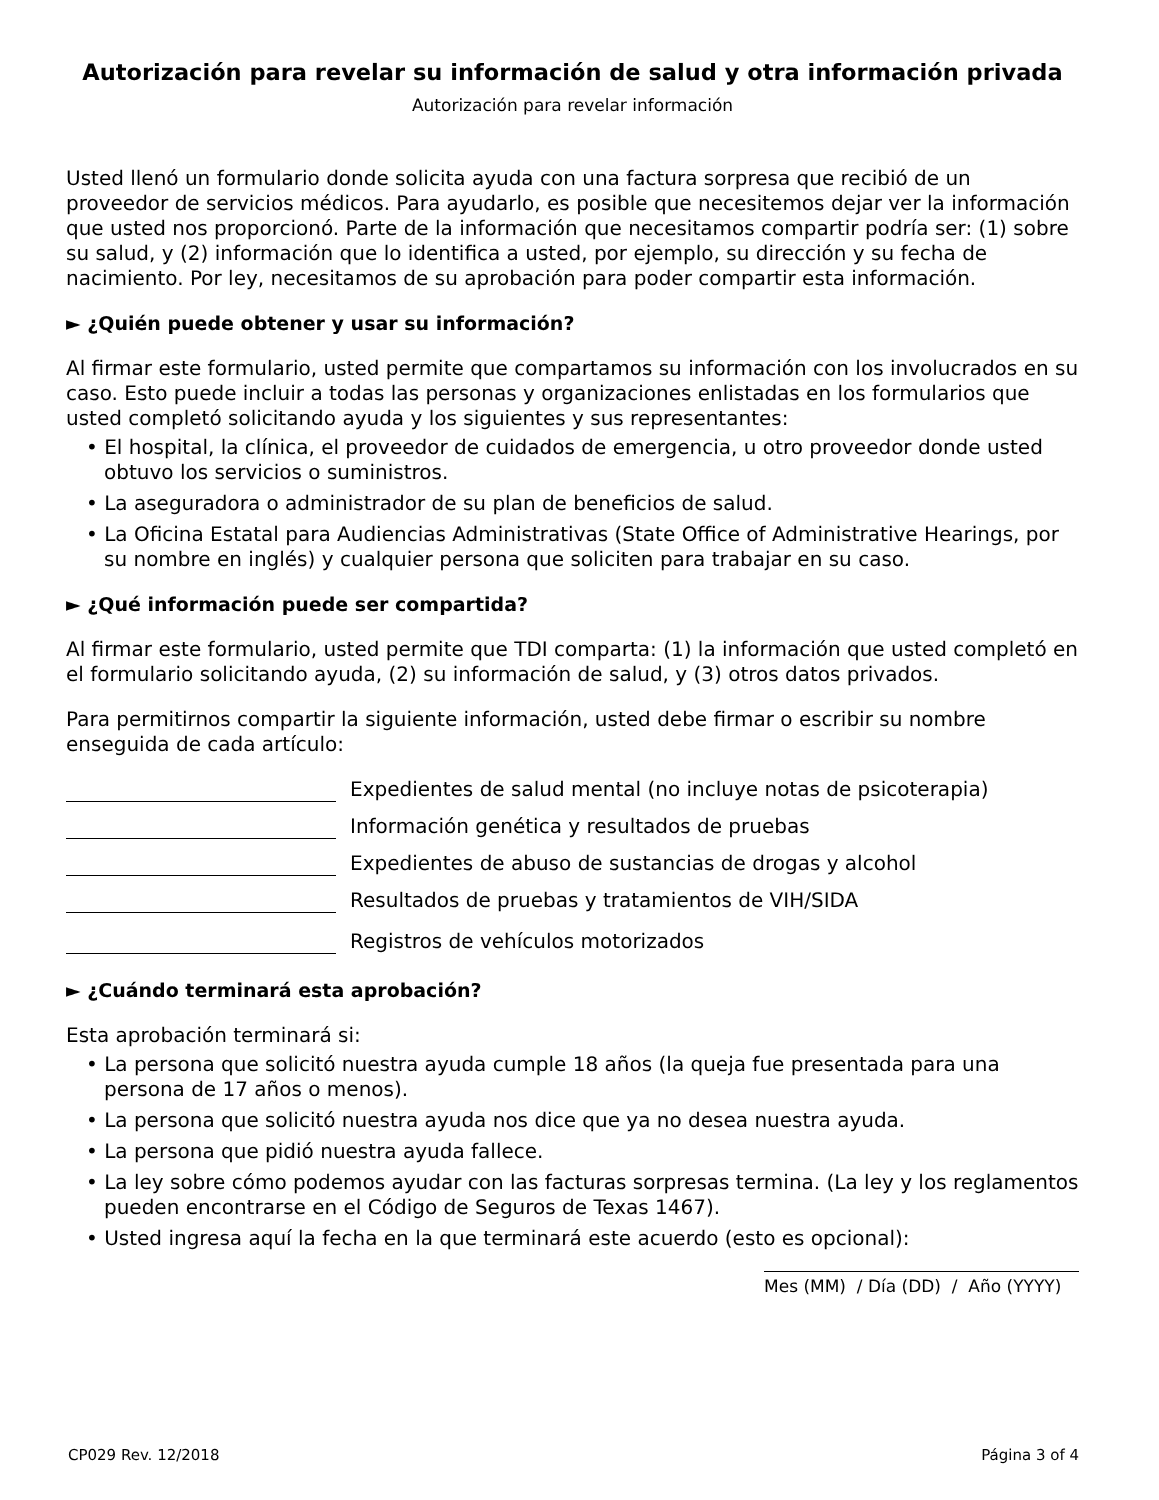Autorización para revelar su información de salud y otra información privada
Autorización para revelar información
Usted llenó un formulario donde solicita ayuda con una factura sorpresa que recibió de un proveedor de servicios médicos. Para ayudarlo, es posible que necesitemos dejar ver la información que usted nos proporcionó. Parte de la información que necesitamos compartir podría ser: (1) sobre su salud, y (2) información que lo identifica a usted, por ejemplo, su dirección y su fecha de nacimiento. Por ley, necesitamos de su aprobación para poder compartir esta información.
► ¿Quién puede obtener y usar su información?
Al firmar este formulario, usted permite que compartamos su información con los involucrados en su caso. Esto puede incluir a todas las personas y organizaciones enlistadas en los formularios que usted completó solicitando ayuda y los siguientes y sus representantes:
• El hospital, la clínica, el proveedor de cuidados de emergencia, u otro proveedor donde usted obtuvo los servicios o suministros.
• La aseguradora o administrador de su plan de beneficios de salud.
• La Oficina Estatal para Audiencias Administrativas (State Office of Administrative Hearings, por su nombre en inglés) y cualquier persona que soliciten para trabajar en su caso.
► ¿Qué información puede ser compartida?
Al firmar este formulario, usted permite que TDI comparta: (1) la información que usted completó en el formulario solicitando ayuda, (2) su información de salud, y (3) otros datos privados.
Para permitirnos compartir la siguiente información, usted debe firmar o escribir su nombre enseguida de cada artículo:
Expedientes de salud mental (no incluye notas de psicoterapia)
Información genética y resultados de pruebas
Expedientes de abuso de sustancias de drogas y alcohol
Resultados de pruebas y tratamientos de VIH/SIDA
Registros de vehículos motorizados
► ¿Cuándo terminará esta aprobación?
Esta aprobación terminará si:
• La persona que solicitó nuestra ayuda cumple 18 años (la queja fue presentada para una persona de 17 años o menos).
• La persona que solicitó nuestra ayuda nos dice que ya no desea nuestra ayuda.
• La persona que pidió nuestra ayuda fallece.
• La ley sobre cómo podemos ayudar con las facturas sorpresas termina. (La ley y los reglamentos pueden encontrarse en el Código de Seguros de Texas 1467).
• Usted ingresa aquí la fecha en la que terminará este acuerdo (esto es opcional):
Mes (MM) / Día (DD) / Año (YYYY)
CP029 Rev. 12/2018 Página 3 of 4